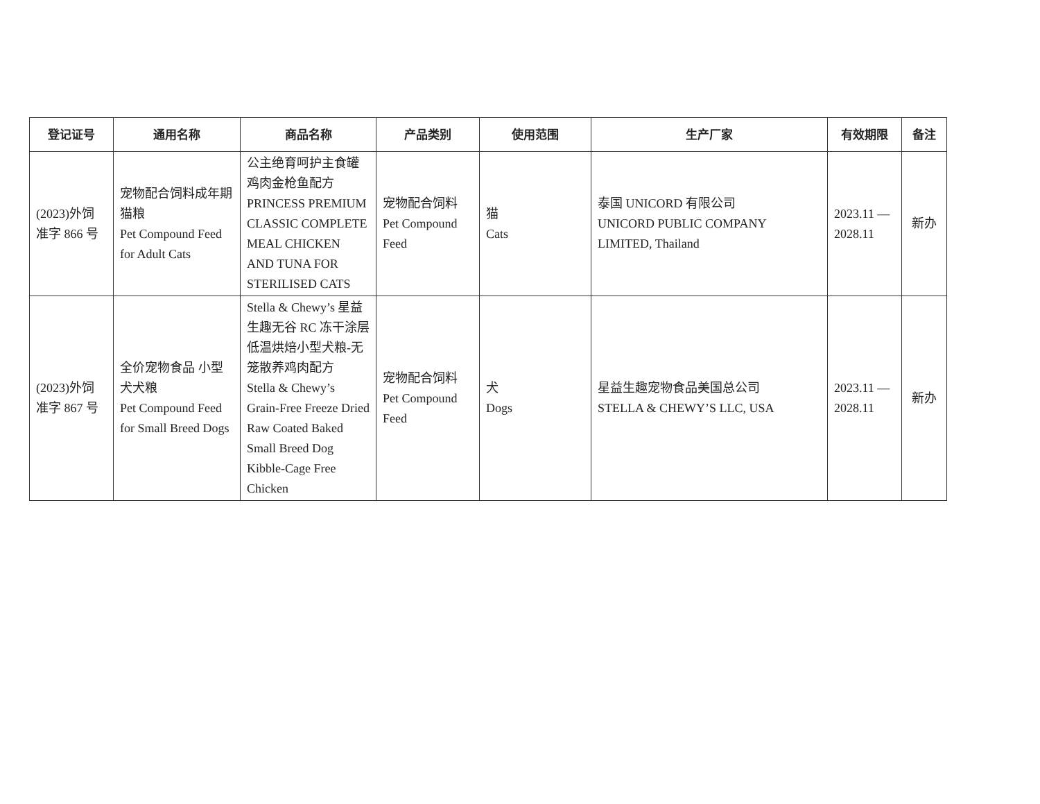| 登记证号 | 通用名称 | 商品名称 | 产品类别 | 使用范围 | 生产厂家 | 有效期限 | 备注 |
| --- | --- | --- | --- | --- | --- | --- | --- |
| (2023)外饲 准字 866 号 | 宠物配合饲料成年期猫粮 Pet Compound Feed for Adult Cats | 公主绝育呵护主食罐鸡肉金枪鱼配方 PRINCESS PREMIUM CLASSIC COMPLETE MEAL CHICKEN AND TUNA FOR STERILISED CATS | 宠物配合饲料 Pet Compound Feed | 猫 Cats | 泰国 UNICORD 有限公司 UNICORD PUBLIC COMPANY LIMITED, Thailand | 2023.11 — 2028.11 | 新办 |
| (2023)外饲 准字 867 号 | 全价宠物食品 小型犬犬粮 Pet Compound Feed for Small Breed Dogs | Stella & Chewy’s 星益生趣无谷 RC 冻干涂层低温烘焙小型犬粮-无笼散养鸡肉配方 Stella & Chewy’s Grain-Free Freeze Dried Raw Coated Baked Small Breed Dog Kibble-Cage Free Chicken | 宠物配合饲料 Pet Compound Feed | 犬 Dogs | 星益生趣宠物食品美国总公司 STELLA & CHEWY’S LLC, USA | 2023.11 — 2028.11 | 新办 |